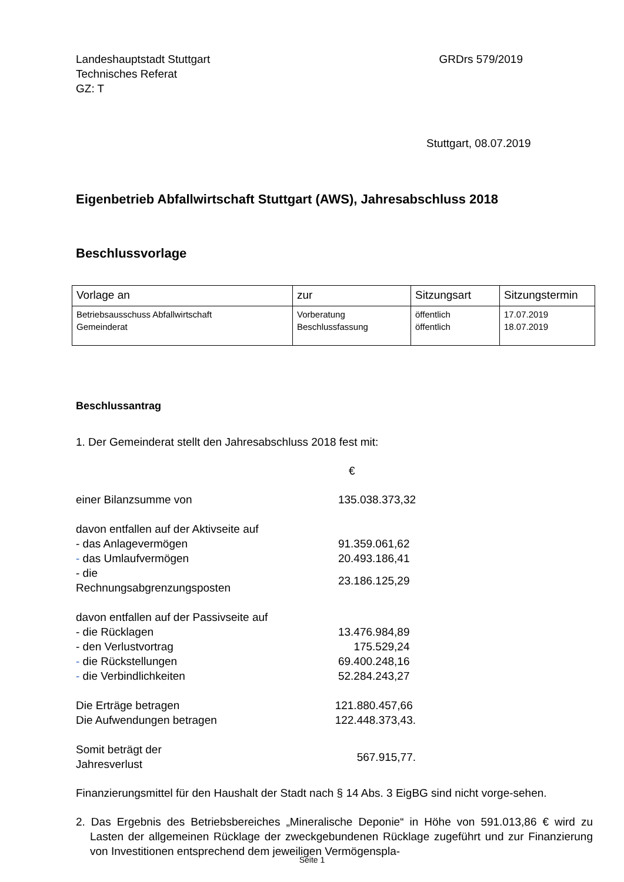Landeshauptstadt Stuttgart
Technisches Referat
GZ: T
GRDrs 579/2019
Stuttgart, 08.07.2019
Eigenbetrieb Abfallwirtschaft Stuttgart (AWS), Jahresabschluss 2018
Beschlussvorlage
| Vorlage an | zur | Sitzungsart | Sitzungstermin |
| --- | --- | --- | --- |
| Betriebsausschuss Abfallwirtschaft Gemeinderat | Vorberatung Beschlussfassung | öffentlich öffentlich | 17.07.2019 18.07.2019 |
Beschlussantrag
1. Der Gemeinderat stellt den Jahresabschluss 2018 fest mit:
€
| einer Bilanzsumme von | 135.038.373,32 |
| davon entfallen auf der Aktivseite auf | |
| - das Anlagevermögen | 91.359.061,62 |
| - das Umlaufvermögen | 20.493.186,41 |
| - die Rechnungsabgrenzungsposten | 23.186.125,29 |
| davon entfallen auf der Passivseite auf | |
| - die Rücklagen | 13.476.984,89 |
| - den Verlustvortrag | 175.529,24 |
| - die Rückstellungen | 69.400.248,16 |
| - die Verbindlichkeiten | 52.284.243,27 |
| Die Erträge betragen | 121.880.457,66 |
| Die Aufwendungen betragen | 122.448.373,43. |
| Somit beträgt der Jahresverlust | 567.915,77. |
Finanzierungsmittel für den Haushalt der Stadt nach § 14 Abs. 3 EigBG sind nicht vorge-sehen.
2. Das Ergebnis des Betriebsbereiches „Mineralische Deponie“ in Höhe von 591.013,86 € wird zu Lasten der allgemeinen Rücklage der zweckgebundenen Rücklage zugeführt und zur Finanzierung von Investitionen entsprechend dem jeweiligen Vermögenspla-
Seite 1